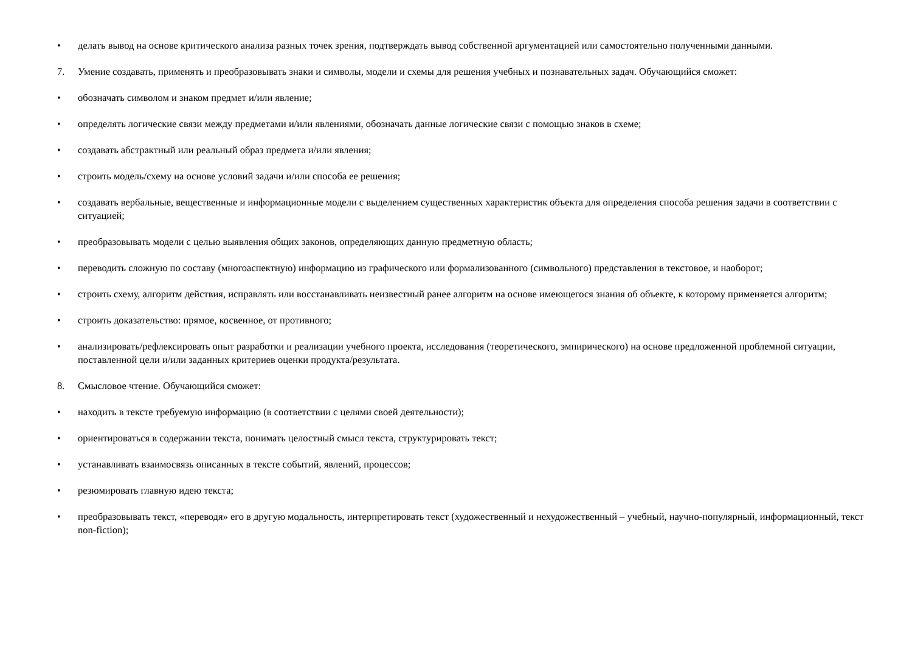• делать вывод на основе критического анализа разных точек зрения, подтверждать вывод собственной аргументацией или самостоятельно полученными данными.
7. Умение создавать, применять и преобразовывать знаки и символы, модели и схемы для решения учебных и познавательных задач. Обучающийся сможет:
• обозначать символом и знаком предмет и/или явление;
• определять логические связи между предметами и/или явлениями, обозначать данные логические связи с помощью знаков в схеме;
• создавать абстрактный или реальный образ предмета и/или явления;
• строить модель/схему на основе условий задачи и/или способа ее решения;
• создавать вербальные, вещественные и информационные модели с выделением существенных характеристик объекта для определения способа решения задачи в соответствии с ситуацией;
• преобразовывать модели с целью выявления общих законов, определяющих данную предметную область;
• переводить сложную по составу (многоаспектную) информацию из графического или формализованного (символьного) представления в текстовое, и наоборот;
• строить схему, алгоритм действия, исправлять или восстанавливать неизвестный ранее алгоритм на основе имеющегося знания об объекте, к которому применяется алгоритм;
• строить доказательство: прямое, косвенное, от противного;
• анализировать/рефлексировать опыт разработки и реализации учебного проекта, исследования (теоретического, эмпирического) на основе предложенной проблемной ситуации, поставленной цели и/или заданных критериев оценки продукта/результата.
8. Смысловое чтение. Обучающийся сможет:
• находить в тексте требуемую информацию (в соответствии с целями своей деятельности);
• ориентироваться в содержании текста, понимать целостный смысл текста, структурировать текст;
• устанавливать взаимосвязь описанных в тексте событий, явлений, процессов;
• резюмировать главную идею текста;
• преобразовывать текст, «переводя» его в другую модальность, интерпретировать текст (художественный и нехудожественный – учебный, научно-популярный, информационный, текст non-fiction);